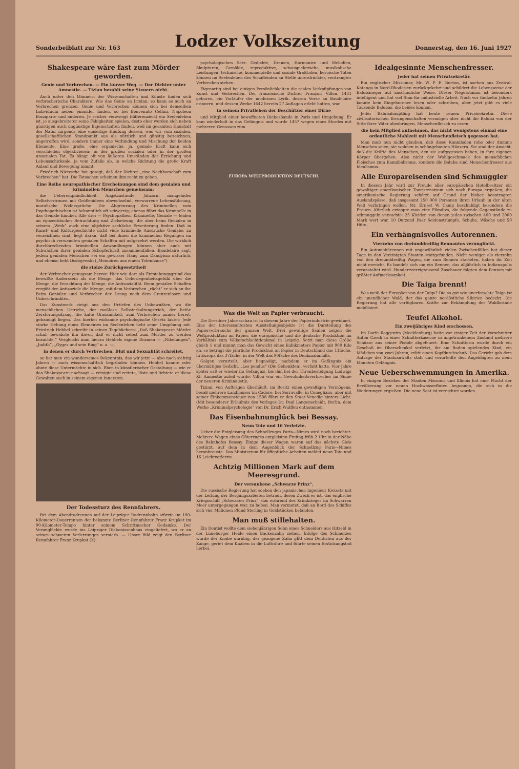Sonderbeiblatt zur Nr. 163
Lodzer Volkszeitung
Donnerstag, den 16. Juni 1927
Shakespeare wäre fast zum Mörder geworden.
Genie und Verbrechen. — Ein kurzer Weg. — Der Dichter unter Amnestie. — Tizian bezahlt seine Steuern nicht.
Auch unter den Männern der Wissenschaften und Künste finden sich verbrecherische Charaktere. Wie das Genie an Irrsinn, so kann es auch an Verbrechen grenzen. Genie und Verbrechen können sich bei demselben Individuum neben einander finden, so bei Benvenuto Cellini, Napoleon Bonaparte und anderen. Je reicher verzweigt (differenziert) ein Seelenleben ist, je ausgebreiteter seine Fähigkeiten spielen, desto eher werden sich neben günstigen auch ungünstige Eigenschaften finden, weil im gesamten Haushalt der Natur nirgends eine einseitige Häufung dessen, was wir vom sozialen, gesellschaftlichen Standpunkt aus als nützlich und günstig bezeichnen, angetroffen wird, sondern immer eine Verbindung und Mischung der beiden Elemente. Eine große, eine organische, ja, geniale Kraft kann sich verschieden objektivieren: in der großen sozialen oder in der großen unsozialen Tat. Es hängt oft von äußeren Umständen der Erziehung und Lebensschicksale, ja vom Zufalle ab, in welche Richtung die große Kraft Anlauf und Bewegung nimmt.
Friedrich Nietzsche hat gesagt, daß der Dichter „eine Nachbarschaft zum Verbrechen“ hat. Die Tatsachen scheinen ihm recht zu geben.
Eine Reihe neuropathischer Erscheinungen sind dem genialen und kriminellen Menschen gemeinsam:
die Ueberempfindlichkeit, Angstzustände, Jähzorn, mangelndes Selbstvertrauen mit Größenideen abwechselnd, verworrene Lebensführung, moralische Widersprüche. Die Abgrenzung des Kriminellen vom Psychopathischen ist bekanntlich oft schwierig; ebenso führt das Kriminelle in das Geniale hinüber. Alle drei — Psychopathen, Kriminelle, Geniale — leiden an egozentrischer Betrachtung und Zielsetzung, die aber beim Genialen in seinem „Werk“ auch eine objektive sachliche Erweiterung finden. Daß in Kunst- und Kulturgeschichte nicht viele kriminelle Ausdrücke Genialer zu verzeichnen sind, liegt daran, daß bei ihnen die kriminellen Regungen im psychisch verwandten genialen Schaffen mit aufgezehrt werden. Die wirklich durchbrechenden kriminellen Anwandlungen können aber auch mit Schwächen ihrer genialen Schöpferkraft zusammenfallen. Baudelaire sagt, jedem genialen Menschen sei ein gewisser Hang zum Dandyism natürlich, und ebenso hebt Dostojewski („Memoiren aus einem Totenhause“)
die stolze Zurückgesetztheit
der Verbrecher genugsam hervor. Hier wie dort als Entstehungsgrund das bewußte Anderssein als die Menge, das Ueberlegenheitsgefühl über die Menge, die Verachtung der Menge, die Antisozialität. Beim genialen Schaffen vergißt der Antisoziale die Menge, mit dem Verbrechen „rächt“ er sich an ihr. Beim Genialen und Verbrecher der Drang nach dem Grenzenlosen und Unbeschränkten.
Das Kunstwerk steigt aus den Urtiefen des Unbewußten, wo die menschlichen Urtriebe, der maßlose Selbsterhaltungstrieb, der heiße Zerstörungsdrang, die kalte Grausamkeit, zum Verbrechen immer bereit, gebändigt liegen. Das hierbei wirksame psychologische Gesetz lautet: Jede starke Hebung eines Elementes im Seelenleben hebt seine Umgebung mit. Friedrich Hebbel schreibt in seinen Tagebüchern: „Daß Shakespeare Mörder schuf, bewahrte ihn davor, daß er nicht selbst zum Mörder zu werden brauchte.“ Vergleicht man hierzu Hebbels eigene Dramen — „Nibelungen“, „Judith“, „Gyges und sein Ring“ u. a. —,
in denen er durch Verbrechen, Blut und Sexualität schreitet,
so hat man ein wundersames Bekenntnis, das wir jetzt — also nach siebzig Jahren — auch wissenschaftlich begründen können. Hebbel kannte oder ahnte diese Untermächte in sich. Eben in künstlerischer Gestaltung — wie er das Shakespeare nachsagt — reinigte und rettete, löste und lichtete er diese Gewalten auch in seinem eigenen Innersten.
Der Todessturz des Rennfahrers.
Bei dem Abendradrennen auf der Leipziger Radrennbahn stürzte im 100-Kilometer-Dauerrennen der bekannte Berliner Rennfahrer Franz Krupkat im 90-Kilometer-Tempo hinter seinem Schrittmacher Gedamke. Der Verunglückte wurde ins Leipziger Diakonissenhaus eingeliefert, wo er an seinen schweren Verletzungen verstarb. — Unser Bild zeigt den Berliner Rennfahrer Franz Krupkat (X).
psychologischen Satz: Gedichte, Dramen, Harmonien und Melodien, Skulpturen, Gemälde, reproduktive, schauspielerische, musikalische Leistungen, technische, kommerzielle und soziale Großtaten, heroische Taten können im Seelenleben des Schaffenden an Stelle unterdrückter, verdrängter Verbrechen stehen.
Eigenartig sind bei einigen Persönlichkeiten die realen Verknüpfungen von Kunst und Verbrechen. Der französische Dichter François Villon, 1431 geboren, ein Vorläufer der modernen Lyrik, dessen Verse an Baudelaire erinnern, und dessen Werke 1642 bereits 27 Auflagen erlebt hatten, war
in seinem Privatleben der Beschützer einer Dirne
und Mitglied einer bewaffneten Diebesbande in Paris und Umgebung. Er kam wiederholt in das Gefängnis und wurde 1457 wegen eines Mordes mit mehreren Genossen zum
EUROPA WELTPRODUKTION DEUTSCHL
Was die Welt an Papier verbraucht.
Die Dresdner Jahresschau ist in diesem Jahre der Papierindustrie gewidmet. Eins der interessantesten Ausstellungsobjekte ist die Darstellung des Papierverbrauchs der ganzen Welt. Drei gewaltige Säulen zeigen die Weltproduktion an Papier, die europäische und die deutsche Produktion im Verhältnis zum Völkerschlachtdenkmal in Leipzig. Setzt man diese Größe gleich 1 und nimmt man das Gewicht eines Kubikmeters Papier mit 900 Kilo an, so beträgt die jährliche Produktion an Papier in Deutschland das 11fache, in Europa das 37fache, in der Welt das 90fache des Denkmalinhalts.
Galgen verurteilt, aber begnadigt, nachdem er im Gefängnis ein übermütiges Gedicht, „Les pendus“ (Die Gehenkten), verfaßt hatte. Vier Jahre später saß er wieder im Gefängnis, bis ihm bei der Thronbesteigung Ludwigs XI. Amnestie zuteil wurde. Villon war ein Gewohnheitsverbrecher im Sinne der neueren Kriminalistik.
Tizian, von Aufträgen überhäuft, im Besitz eines gewaltigen Vermögens, besaß mehrere Landhäuser im Cadore, bei Serravalle, in Conegliano, aber mit seiner Einkommensteuer von 1588 führt er den Staat Venedig hinters Licht. (Mit besonderer Erlaubnis des Verlages Dr. Paul Langenscheidt, Berlin, dem Werke „Kriminalpsychologie“ von Dr. Erich Wulffen entnommen.
Das Eisenbahnunglück bei Bessay.
Neun Tote und 16 Verletzte.
Ueber die Entgleisung des Schnellzuges Paris—Nimes wird noch berichtet: Mehrere Wagen eines Güterzuges entgleisten Freitag früh 2 Uhr in der Nähe des Bahnhofes Bessay. Einige dieser Wagen waren auf das nächste Gleis gestürzt, auf dem in dem Augenblick der Schnellzug Paris—Nimes heranbrauste. Das Ministerium für öffentliche Arbeiten meldet neun Tote und 16 Leichtverletzte.
Achtzig Millionen Mark auf dem Meeresgrund.
Der versunkene „Schwarze Prinz“.
Die russische Regierung hat soeben den japanischen Ingenieur Kwiasta mit der Leitung der Bergungsarbeiten betraut, deren Zweck es ist, das englische Kriegsschiff „Schwarzer Prinz“, das während des Krimkrieges im Schwarzen Meer untergegangen war, zu heben. Man vermutet, daß an Bord des Schiffes sich vier Millionen Pfund Sterling in Goldstücken befanden.
Man muß stillehalten.
Ein Dentist wollte dem siebenjährigen Sohn eines Schneiders aus Hitzeld in der Lüneburger Heide einen Backenzahn ziehen. Infolge des Schmerzes wurde der Knabe unruhig, der gezogene Zahn glitt dem Dentisten aus der Zange, geriet dem Knaben in die Luftröhre und führte seinen Erstickungstod herbei.
Idealgesinnte Menschenfresser.
Jeder hat seinen Privatsekretär.
Ein englischer Missionar, Mr. W. F. E. Burton, ist soeben aus Zentral-Katanga in Nord-Rhodesien zurückgekehrt und schildert die Lebensweise der Balubaneger auf anschauliche Weise. Dieser Negerstamm ist besonders intelligent und hat viel Sinn für industrielle Arbeit. Noch vor fünfzehn Jahren konnte kein Eingeborener lesen oder schreiben, aber jetzt gibt es viele Tausende Balubas, die beides können.
Jeder Balubahäuptling hat heute seinen Privatsekretär. Diese zivilisatorischen Errungenschaften vermögen aber nicht die Baluba von der Sitte ihrer Väter abzubringen, Menschenfleisch zu essen.
die kein Mitglied aufnehmen, das nicht wenigstens einmal eine ordentliche Mahlzeit mit Menschenfleisch gegessen hat.
Man muß nun nicht glauben, daß diese Kannibalen rohe oder dumme Menschen seien; sie wohnen in schöngebauten Häusern. Sie sind der Ansicht, daß die Kräfte des Menschen, den sie aufgegessen haben, in ihre eigenen Körper übergehen. Also nicht der Wohlgeschmack des menschlichen Fleisches zum Kannibalismus, sondern die Baluba sind Menschenfresser aus Idealismus.
Alle Europareisenden sind Schmuggler
In diesem Jahr wird zur Freude aller europäischen Hotelbesitzer ein gewaltiger amerikanischer Touristenstrom sich nach Europa ergießen; die amerikanische Regierung schätzt auf Grund der bisher beantragten Auslandspässe, daß insgesamt 250 000 Personen ihren Urlaub in der alten Welt verbringen wollen. Mr. Ernest W. Camp beschuldigt besonders die Frauen. Kürzlich ertappte man eine Filmdiva, die folgende Gegenstände zu schmuggeln versuchte: 25 Kleider, von denen jedes zwischen 400 und 2000 Mark wert war, 10 Dutzend Paar Seidenstrümpfe, Schuhe, Wäsche und 50 Hüte.
Ein verhängnisvolles Autorennen.
Vierzehn von dreiunddreißig Rennautos verunglückt.
Ein Automobilrennen mit ungewöhnlich vielen Zwischenfällen hat dieser Tage in den Vereinigten Staaten stattgefunden. Nicht weniger als vierzehn von den dreiunddreißig Wagen, die zum Rennen starteten, haben ihr Ziel nicht erreicht. Es handelt sich um ein Rennen, das alljährlich in Indianapolis veranstaltet wird. Hundertvierzigtausend Zuschauer folgten dem Rennen mit größter Aufmerksamkeit.
Die Taiga brennt!
Was weiß der Europäer von der Taiga? Die so gut wie unerforschte Taiga ist ein unendlicher Wald, der das ganze nordöstliche Sibirien bedeckt. Die Regierung hat alle verfügbaren Kräfte zur Bekämpfung der Waldbrände mobilisiert.
Teufel Alkohol.
Ein zweijähriges Kind erschossen.
Im Dorfe Roggentin (Mecklenburg) hatte vor einiger Zeit der Vorschnitter Anton Czech in einer Schnitterkaserne in angetrunkenem Zustand mehrere Schüsse aus seiner Pistole abgefeuert. Eine Schnitterin wurde durch ein Geschoß im Oberschenkel verletzt, ihr am Boden spielendes Kind, ein Mädchen von zwei Jahren, erlitt einen Kopfdurchschuß. Das Gericht gab dem Antrage des Staatsanwalts statt und verurteilte den Angeklagten zu neun Monaten Gefängnis.
Neue Ueberschwemmungen in Amerika.
In einigen Bezirken der Staaten Missouri und Illinois hat eine Flucht der Bevölkerung vor neuen Hochwasserfluten begonnen, die sich in die Niederungen ergießen. Die neue Saat ist vernichtet worden.